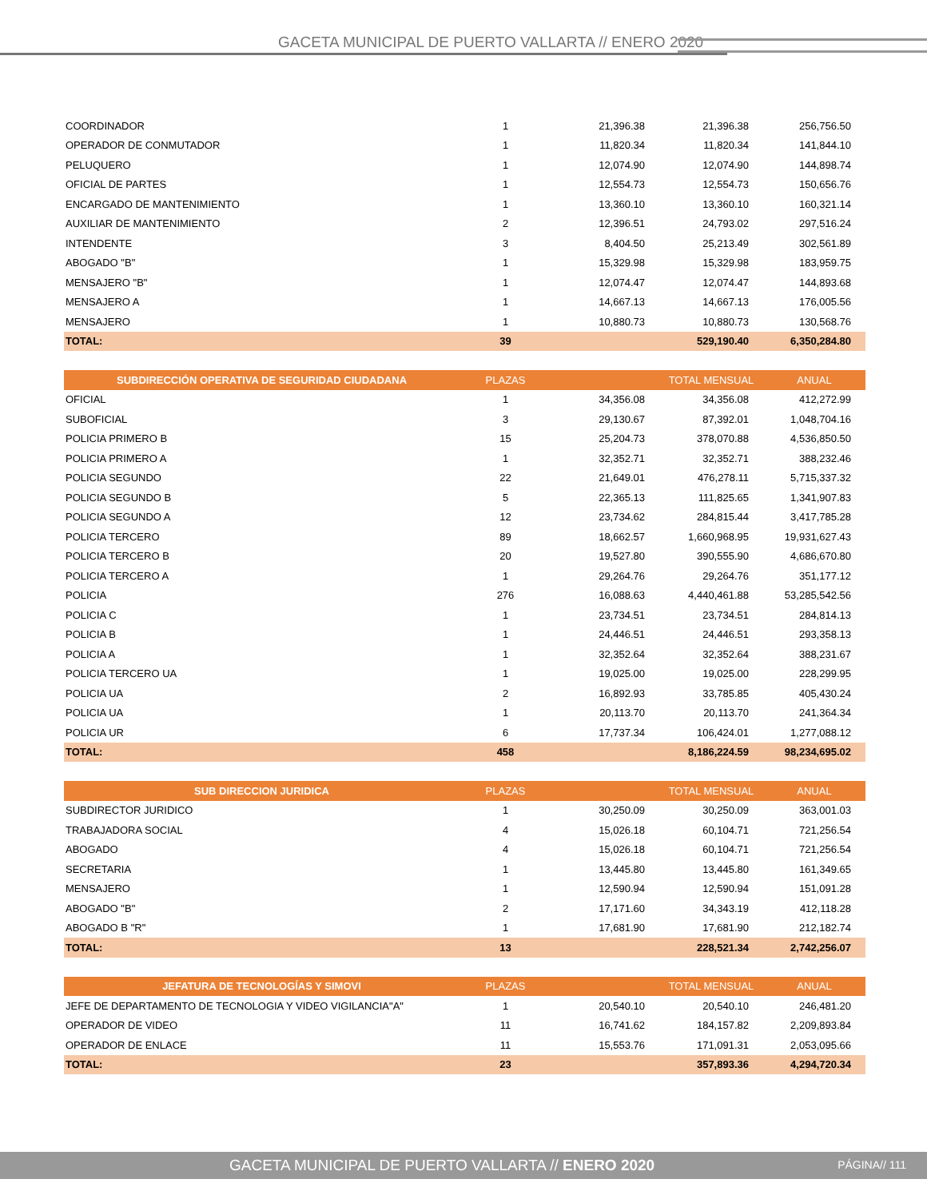GACETA MUNICIPAL DE PUERTO VALLARTA // ENERO 2020
| COORDINADOR | 1 | 21,396.38 | 21,396.38 | 256,756.50 |
| OPERADOR DE CONMUTADOR | 1 | 11,820.34 | 11,820.34 | 141,844.10 |
| PELUQUERO | 1 | 12,074.90 | 12,074.90 | 144,898.74 |
| OFICIAL DE PARTES | 1 | 12,554.73 | 12,554.73 | 150,656.76 |
| ENCARGADO DE MANTENIMIENTO | 1 | 13,360.10 | 13,360.10 | 160,321.14 |
| AUXILIAR DE MANTENIMIENTO | 2 | 12,396.51 | 24,793.02 | 297,516.24 |
| INTENDENTE | 3 | 8,404.50 | 25,213.49 | 302,561.89 |
| ABOGADO "B" | 1 | 15,329.98 | 15,329.98 | 183,959.75 |
| MENSAJERO "B" | 1 | 12,074.47 | 12,074.47 | 144,893.68 |
| MENSAJERO A | 1 | 14,667.13 | 14,667.13 | 176,005.56 |
| MENSAJERO | 1 | 10,880.73 | 10,880.73 | 130,568.76 |
| TOTAL: | 39 | | 529,190.40 | 6,350,284.80 |
| SUBDIRECCIÓN OPERATIVA DE SEGURIDAD CIUDADANA | PLAZAS | | TOTAL MENSUAL | ANUAL |
| --- | --- | --- | --- | --- |
| OFICIAL | 1 | 34,356.08 | 34,356.08 | 412,272.99 |
| SUBOFICIAL | 3 | 29,130.67 | 87,392.01 | 1,048,704.16 |
| POLICIA PRIMERO B | 15 | 25,204.73 | 378,070.88 | 4,536,850.50 |
| POLICIA PRIMERO A | 1 | 32,352.71 | 32,352.71 | 388,232.46 |
| POLICIA SEGUNDO | 22 | 21,649.01 | 476,278.11 | 5,715,337.32 |
| POLICIA SEGUNDO B | 5 | 22,365.13 | 111,825.65 | 1,341,907.83 |
| POLICIA SEGUNDO A | 12 | 23,734.62 | 284,815.44 | 3,417,785.28 |
| POLICIA TERCERO | 89 | 18,662.57 | 1,660,968.95 | 19,931,627.43 |
| POLICIA TERCERO B | 20 | 19,527.80 | 390,555.90 | 4,686,670.80 |
| POLICIA TERCERO A | 1 | 29,264.76 | 29,264.76 | 351,177.12 |
| POLICIA | 276 | 16,088.63 | 4,440,461.88 | 53,285,542.56 |
| POLICIA C | 1 | 23,734.51 | 23,734.51 | 284,814.13 |
| POLICIA B | 1 | 24,446.51 | 24,446.51 | 293,358.13 |
| POLICIA A | 1 | 32,352.64 | 32,352.64 | 388,231.67 |
| POLICIA TERCERO UA | 1 | 19,025.00 | 19,025.00 | 228,299.95 |
| POLICIA UA | 2 | 16,892.93 | 33,785.85 | 405,430.24 |
| POLICIA UA | 1 | 20,113.70 | 20,113.70 | 241,364.34 |
| POLICIA UR | 6 | 17,737.34 | 106,424.01 | 1,277,088.12 |
| TOTAL: | 458 | | 8,186,224.59 | 98,234,695.02 |
| SUB DIRECCION JURIDICA | PLAZAS | | TOTAL MENSUAL | ANUAL |
| --- | --- | --- | --- | --- |
| SUBDIRECTOR JURIDICO | 1 | 30,250.09 | 30,250.09 | 363,001.03 |
| TRABAJADORA SOCIAL | 4 | 15,026.18 | 60,104.71 | 721,256.54 |
| ABOGADO | 4 | 15,026.18 | 60,104.71 | 721,256.54 |
| SECRETARIA | 1 | 13,445.80 | 13,445.80 | 161,349.65 |
| MENSAJERO | 1 | 12,590.94 | 12,590.94 | 151,091.28 |
| ABOGADO "B" | 2 | 17,171.60 | 34,343.19 | 412,118.28 |
| ABOGADO B "R" | 1 | 17,681.90 | 17,681.90 | 212,182.74 |
| TOTAL: | 13 | | 228,521.34 | 2,742,256.07 |
| JEFATURA DE TECNOLOGÍAS Y SIMOVI | PLAZAS | | TOTAL MENSUAL | ANUAL |
| --- | --- | --- | --- | --- |
| JEFE DE DEPARTAMENTO DE TECNOLOGIA Y VIDEO VIGILANCIA"A" | 1 | 20,540.10 | 20,540.10 | 246,481.20 |
| OPERADOR DE VIDEO | 11 | 16,741.62 | 184,157.82 | 2,209,893.84 |
| OPERADOR DE ENLACE | 11 | 15,553.76 | 171,091.31 | 2,053,095.66 |
| TOTAL: | 23 | | 357,893.36 | 4,294,720.34 |
GACETA MUNICIPAL DE PUERTO VALLARTA // ENERO 2020
PÁGINA// 111